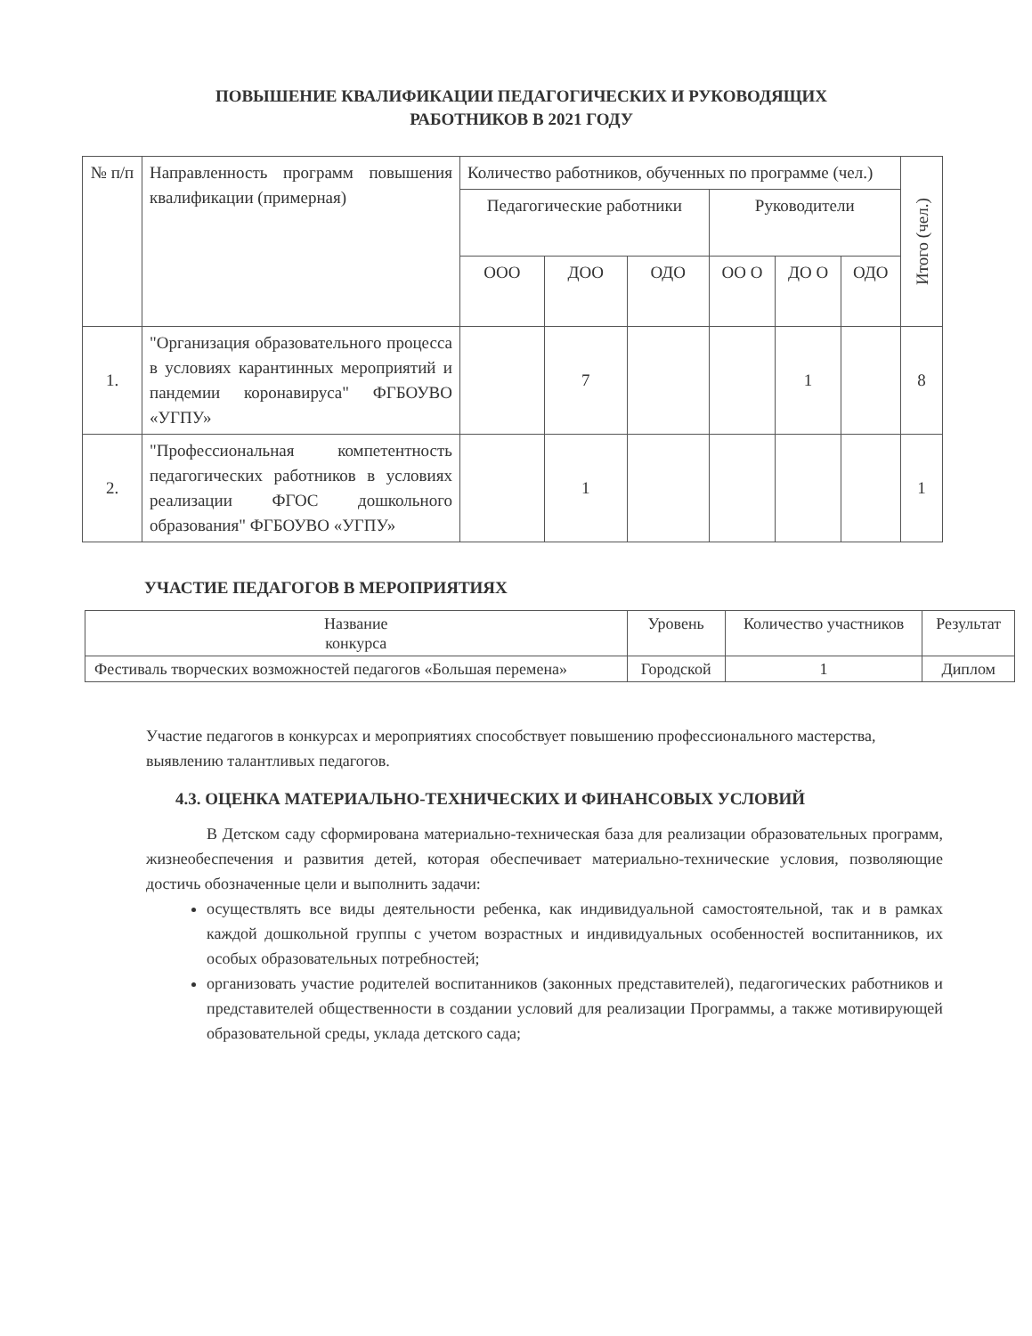ПОВЫШЕНИЕ КВАЛИФИКАЦИИ ПЕДАГОГИЧЕСКИХ И РУКОВОДЯЩИХ
РАБОТНИКОВ В 2021 ГОДУ
| № п/п | Направленность программ повышения квалификации (примерная) | Количество работников, обученных по программе (чел.) | | | | | | Итого (чел.) |
| --- | --- | --- | --- | --- | --- | --- | --- | --- |
| | | Педагогические работники | | | Руководители | | | |
| | | ООО | ДОО | ОДО | ОО О | ДО О | ОДО | |
| 1. | "Организация образовательного процесса в условиях карантинных мероприятий и пандемии коронавируса" ФГБОУВО «УГПУ» | | 7 | | | 1 | | 8 |
| 2. | "Профессиональная компетентность педагогических работников в условиях реализации ФГОС дошкольного образования" ФГБОУВО «УГПУ» | | 1 | | | | | 1 |
УЧАСТИЕ ПЕДАГОГОВ В МЕРОПРИЯТИЯХ
| Название конкурса | Уровень | Количество участников | Результат |
| --- | --- | --- | --- |
| Фестиваль творческих возможностей педагогов «Большая перемена» | Городской | 1 | Диплом |
Участие педагогов в конкурсах и мероприятиях способствует повышению профессионального мастерства, выявлению талантливых педагогов.
4.3. ОЦЕНКА МАТЕРИАЛЬНО-ТЕХНИЧЕСКИХ И ФИНАНСОВЫХ УСЛОВИЙ
В Детском саду сформирована материально-техническая база для реализации образовательных программ, жизнеобеспечения и развития детей, которая обеспечивает материально-технические условия, позволяющие достичь обозначенные цели и выполнить задачи:
осуществлять все виды деятельности ребенка, как индивидуальной самостоятельной, так и в рамках каждой дошкольной группы с учетом возрастных и индивидуальных особенностей воспитанников, их особых образовательных потребностей;
организовать участие родителей воспитанников (законных представителей), педагогических работников и представителей общественности в создании условий для реализации Программы, а также мотивирующей образовательной среды, уклада детского сада;